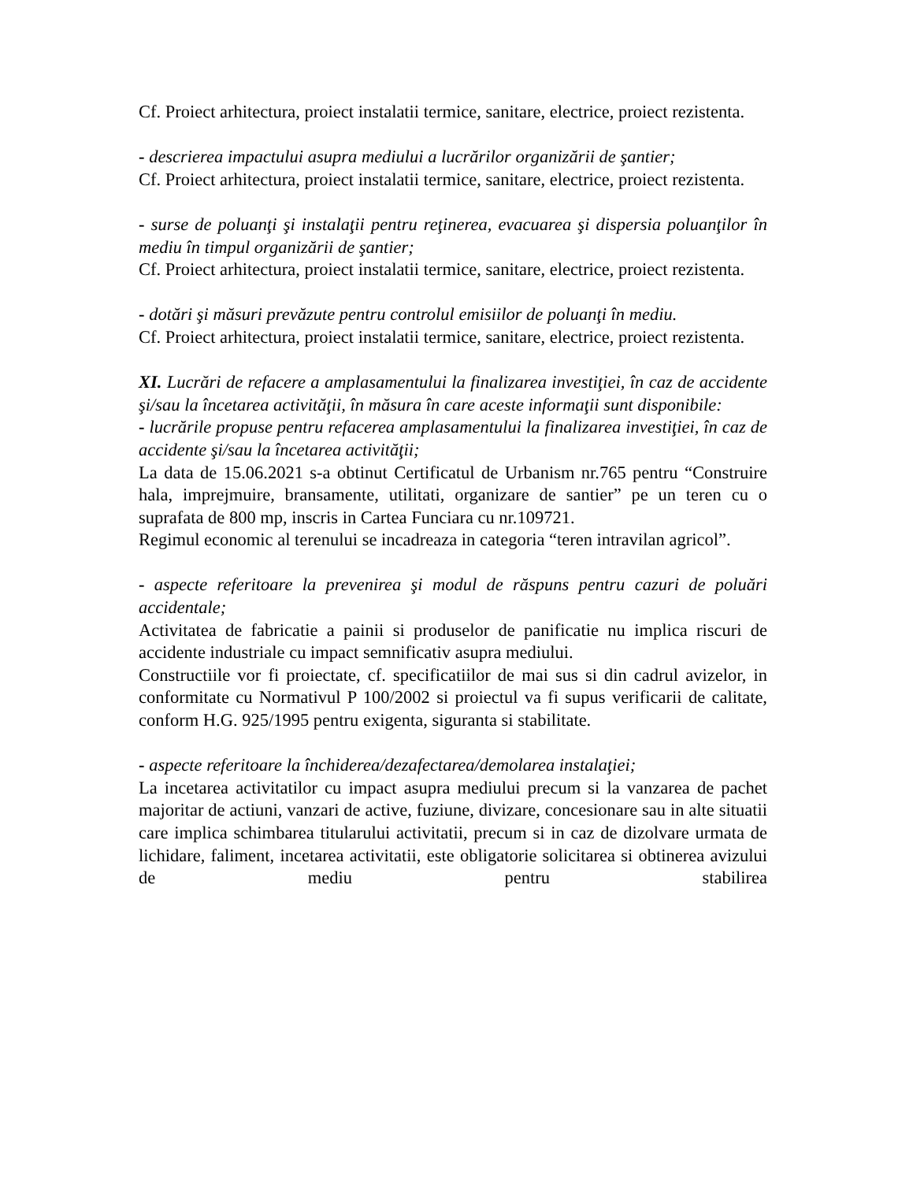Cf. Proiect arhitectura, proiect instalatii termice, sanitare, electrice, proiect rezistenta.
- descrierea impactului asupra mediului a lucrărilor organizării de şantier;
Cf. Proiect arhitectura, proiect instalatii termice, sanitare, electrice, proiect rezistenta.
- surse de poluanţi şi instalaţii pentru reţinerea, evacuarea şi dispersia poluanţilor în mediu în timpul organizării de şantier;
Cf. Proiect arhitectura, proiect instalatii termice, sanitare, electrice, proiect rezistenta.
- dotări şi măsuri prevăzute pentru controlul emisiilor de poluanţi în mediu.
Cf. Proiect arhitectura, proiect instalatii termice, sanitare, electrice, proiect rezistenta.
XI. Lucrări de refacere a amplasamentului la finalizarea investiţiei, în caz de accidente şi/sau la încetarea activităţii, în măsura în care aceste informaţii sunt disponibile:
- lucrările propuse pentru refacerea amplasamentului la finalizarea investiţiei, în caz de accidente şi/sau la încetarea activităţii;
La data de 15.06.2021 s-a obtinut Certificatul de Urbanism nr.765 pentru “Construire hala, imprejmuire, bransamente, utilitati, organizare de santier” pe un teren cu o suprafata de 800 mp, inscris in Cartea Funciara cu nr.109721.
Regimul economic al terenului se incadreaza in categoria “teren intravilan agricol”.
- aspecte referitoare la prevenirea şi modul de răspuns pentru cazuri de poluări accidentale;
Activitatea de fabricatie a painii si produselor de panificatie nu implica riscuri de accidente industriale cu impact semnificativ asupra mediului.
Constructiile vor fi proiectate, cf. specificatiilor de mai sus si din cadrul avizelor, in conformitate cu Normativul P 100/2002 si proiectul va fi supus verificarii de calitate, conform H.G. 925/1995 pentru exigenta, siguranta si stabilitate.
- aspecte referitoare la închiderea/dezafectarea/demolarea instalaţiei;
La incetarea activitatilor cu impact asupra mediului precum si la vanzarea de pachet majoritar de actiuni, vanzari de active, fuziune, divizare, concesionare sau in alte situatii care implica schimbarea titularului activitatii, precum si in caz de dizolvare urmata de lichidare, faliment, incetarea activitatii, este obligatorie solicitarea si obtinerea avizului de mediu pentru stabilirea